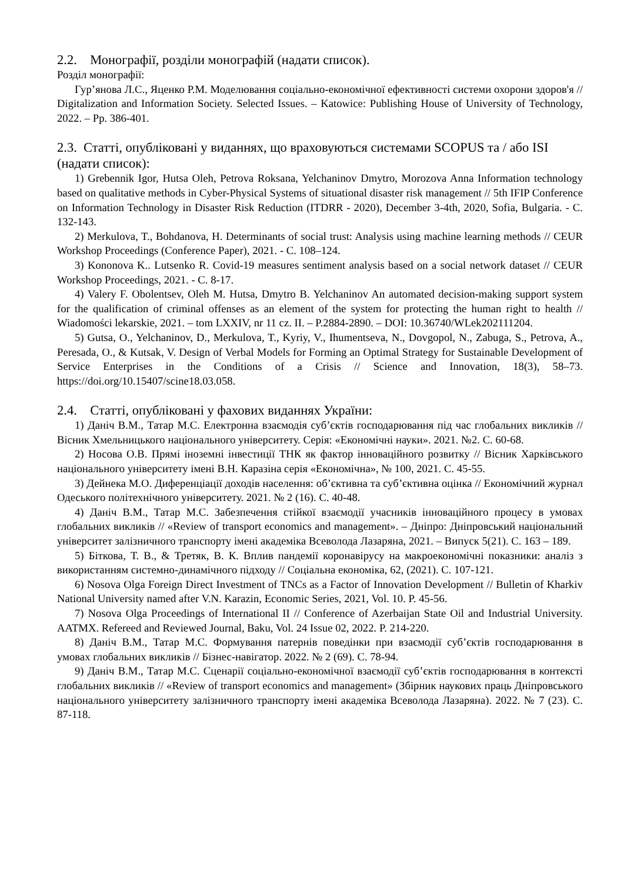2.2. Монографії, розділи монографій (надати список).
Розділ монографії:
Гур’янова Л.С., Яценко Р.М. Моделювання соціально-економічної ефективності системи охорони здоров'я // Digitalization and Information Society. Selected Issues. – Katowice: Publishing House of University of Technology, 2022. – Pp. 386-401.
2.3. Статті, опубліковані у виданнях, що враховуються системами SCOPUS та / або ISI (надати список):
1) Grebennik Igor, Hutsa Oleh, Petrova Roksana, Yelchaninov Dmytro, Morozova Anna Information technology based on qualitative methods in Cyber-Physical Systems of situational disaster risk management // 5th IFIP Conference on Information Technology in Disaster Risk Reduction (ITDRR - 2020), December 3-4th, 2020, Sofia, Bulgaria. - С. 132-143.
2) Merkulova, T., Bohdanova, H. Determinants of social trust: Analysis using machine learning methods // CEUR Workshop Proceedings (Conference Paper), 2021. - С. 108–124.
3) Kononova K.. Lutsenko R. Covid-19 measures sentiment analysis based on a social network dataset // CEUR Workshop Proceedings, 2021. - С. 8-17.
4) Valery F. Obolentsev, Oleh M. Hutsa, Dmytro B. Yelchaninov An automated decision-making support system for the qualification of criminal offenses as an element of the system for protecting the human right to health // Wiadomości lekarskie, 2021. – tom LXXIV, nr 11 cz. II. – P.2884-2890. – DOI: 10.36740/WLek202111204.
5) Gutsa, O., Yelchaninov, D., Merkulova, T., Kyriy, V., Ihumentseva, N., Dovgopol, N., Zabuga, S., Petrova, A., Peresada, O., & Kutsak, V. Design of Verbal Models for Forming an Optimal Strategy for Sustainable Development of Service Enterprises in the Conditions of a Crisis // Science and Innovation, 18(3), 58–73. https://doi.org/10.15407/scine18.03.058.
2.4. Статті, опубліковані у фахових виданнях України:
1) Даніч В.М., Татар М.С. Електронна взаємодія суб’єктів господарювання під час глобальних викликів // Вісник Хмельницького національного університету. Серія: «Економічні науки». 2021. №2. С. 60-68.
2) Носова О.В. Прямі іноземні інвестиції ТНК як фактор інноваційного розвитку // Вісник Харківського національного університету імені В.Н. Каразіна серія «Економічна», № 100, 2021. С. 45-55.
3) Дейнека М.О. Диференціації доходів населення: об’єктивна та суб’єктивна оцінка // Економічний журнал Одеського політехнічного університету. 2021. № 2 (16). С. 40-48.
4) Даніч В.М., Татар М.С. Забезпечення стійкої взаємодії учасників інноваційного процесу в умовах глобальних викликів // «Review of transport economics and management». – Дніпро: Дніпровський національний університет залізничного транспорту імені академіка Всеволода Лазаряна, 2021. – Випуск 5(21). С. 163 – 189.
5) Біткова, Т. В., & Третяк, В. К. Вплив пандемії коронавірусу на макроекономічні показники: аналіз з використанням системно-динамічного підходу // Соціальна економіка, 62, (2021). С. 107-121.
6) Nosova Olga Foreign Direct Investment of TNCs as a Factor of Innovation Development // Bulletin of Kharkiv National University named after V.N. Karazin, Economic Series, 2021, Vol. 10. P. 45-56.
7) Nosova Olga Proceedings of International II // Conference of Azerbaijan State Oil and Industrial University. AATMX. Refereed and Reviewed Journal, Baku, Vol. 24 Issue 02, 2022. P. 214-220.
8) Даніч В.М., Татар М.С. Формування патернів поведінки при взаємодії суб’єктів господарювання в умовах глобальних викликів // Бізнес-навігатор. 2022. № 2 (69). С. 78-94.
9) Даніч В.М., Татар М.С. Сценарії соціально-економічної взаємодії суб’єктів господарювання в контексті глобальних викликів // «Review of transport economics and management» (Збірник наукових праць Дніпровського національного університету залізничного транспорту імені академіка Всеволода Лазаряна). 2022. № 7 (23). С. 87-118.